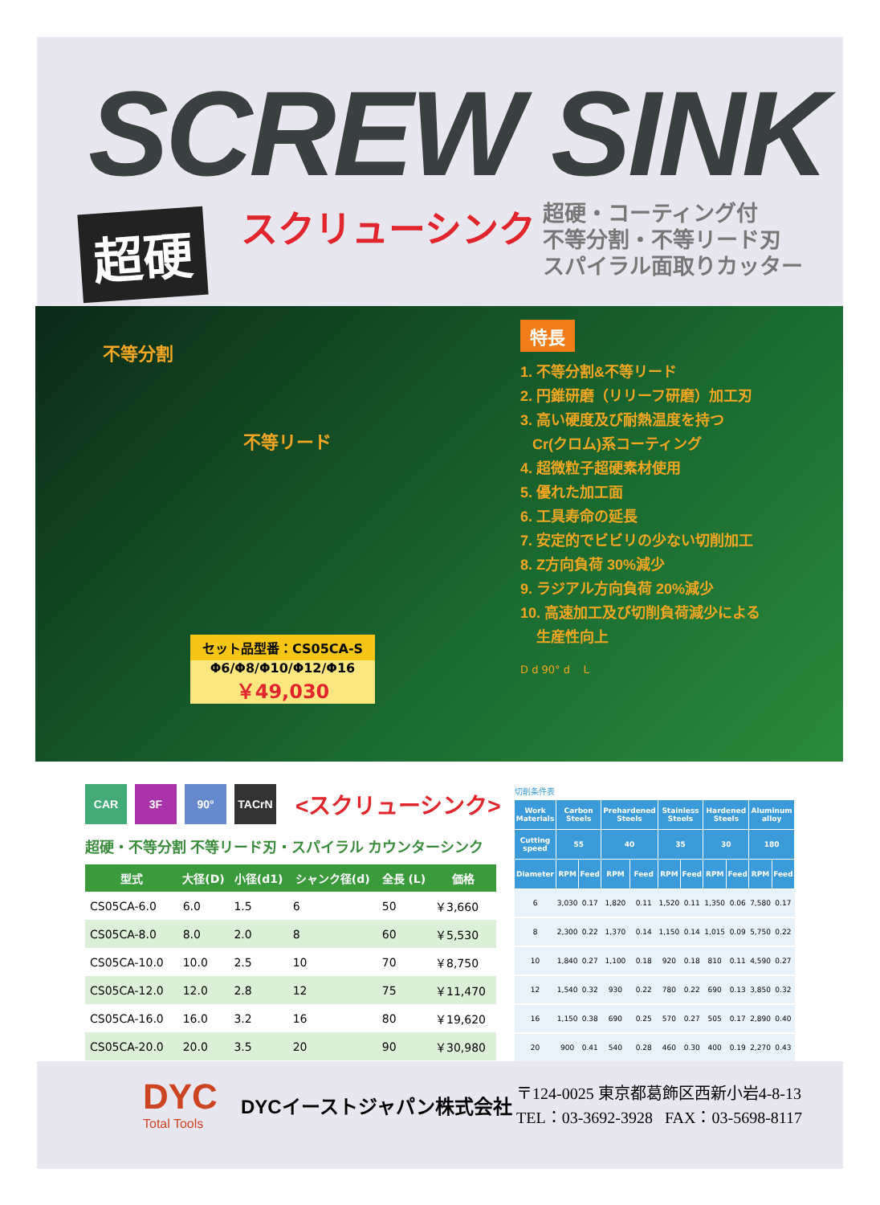SCREW SINK
超硬 スクリューシンク
超硬・コーティング付
不等分割・不等リード刃
スパイラル面取りカッター
不等分割
不等リード
特長
1. 不等分割&不等リード
2. 円錐研磨（リリーフ研磨）加工刃
3. 高い硬度及び耐熱温度を持つ
Cr(クロム)系コーティング
4. 超微粒子超硬素材使用
5. 優れた加工面
6. 工具寿命の延長
7. 安定的でビビリの少ない切削加工
8. Z方向負荷 30%減少
9. ラジアル方向負荷 20%減少
10. 高速加工及び切削負荷減少による
生産性向上
D d 90° d L
セット品型番：CS05CA-S
Φ6/Φ8/Φ10/Φ12/Φ16
￥49,030
CAR 3F 90° TACrN
<スクリューシンク>
超硬・不等分割 不等リード刃・スパイラル カウンターシンク
| 型式 | 大径(D) | 小径(d1) | シャンク径(d) | 全長 (L) | 価格 |
| --- | --- | --- | --- | --- | --- |
| CS05CA-6.0 | 6.0 | 1.5 | 6 | 50 | ￥3,660 |
| CS05CA-8.0 | 8.0 | 2.0 | 8 | 60 | ￥5,530 |
| CS05CA-10.0 | 10.0 | 2.5 | 10 | 70 | ￥8,750 |
| CS05CA-12.0 | 12.0 | 2.8 | 12 | 75 | ￥11,470 |
| CS05CA-16.0 | 16.0 | 3.2 | 16 | 80 | ￥19,620 |
| CS05CA-20.0 | 20.0 | 3.5 | 20 | 90 | ￥30,980 |
切削条件表
| Work Materials | Carbon Steels | | Prehardened Steels | | Stainless Steels | | Hardened Steels | | Aluminum alloy | |
| --- | --- | --- | --- | --- | --- | --- | --- | --- | --- | --- |
| Cutting speed | 55 | | 40 | | 35 | | 30 | | 180 | |
| Diameter | RPM | Feed | RPM | Feed | RPM | Feed | RPM | Feed | RPM | Feed |
| 6 | 3,030 | 0.17 | 1,820 | 0.11 | 1,520 | 0.11 | 1,350 | 0.06 | 7,580 | 0.17 |
| 8 | 2,300 | 0.22 | 1,370 | 0.14 | 1,150 | 0.14 | 1,015 | 0.09 | 5,750 | 0.22 |
| 10 | 1,840 | 0.27 | 1,100 | 0.18 | 920 | 0.18 | 810 | 0.11 | 4,590 | 0.27 |
| 12 | 1,540 | 0.32 | 930 | 0.22 | 780 | 0.22 | 690 | 0.13 | 3,850 | 0.32 |
| 16 | 1,150 | 0.38 | 690 | 0.25 | 570 | 0.27 | 505 | 0.17 | 2,890 | 0.40 |
| 20 | 900 | 0.41 | 540 | 0.28 | 460 | 0.30 | 400 | 0.19 | 2,270 | 0.43 |
DYC
Total Tools
DYCイーストジャパン株式会社
〒124-0025 東京都葛飾区西新小岩4-8-13
TEL：03-3692-3928 FAX：03-5698-8117